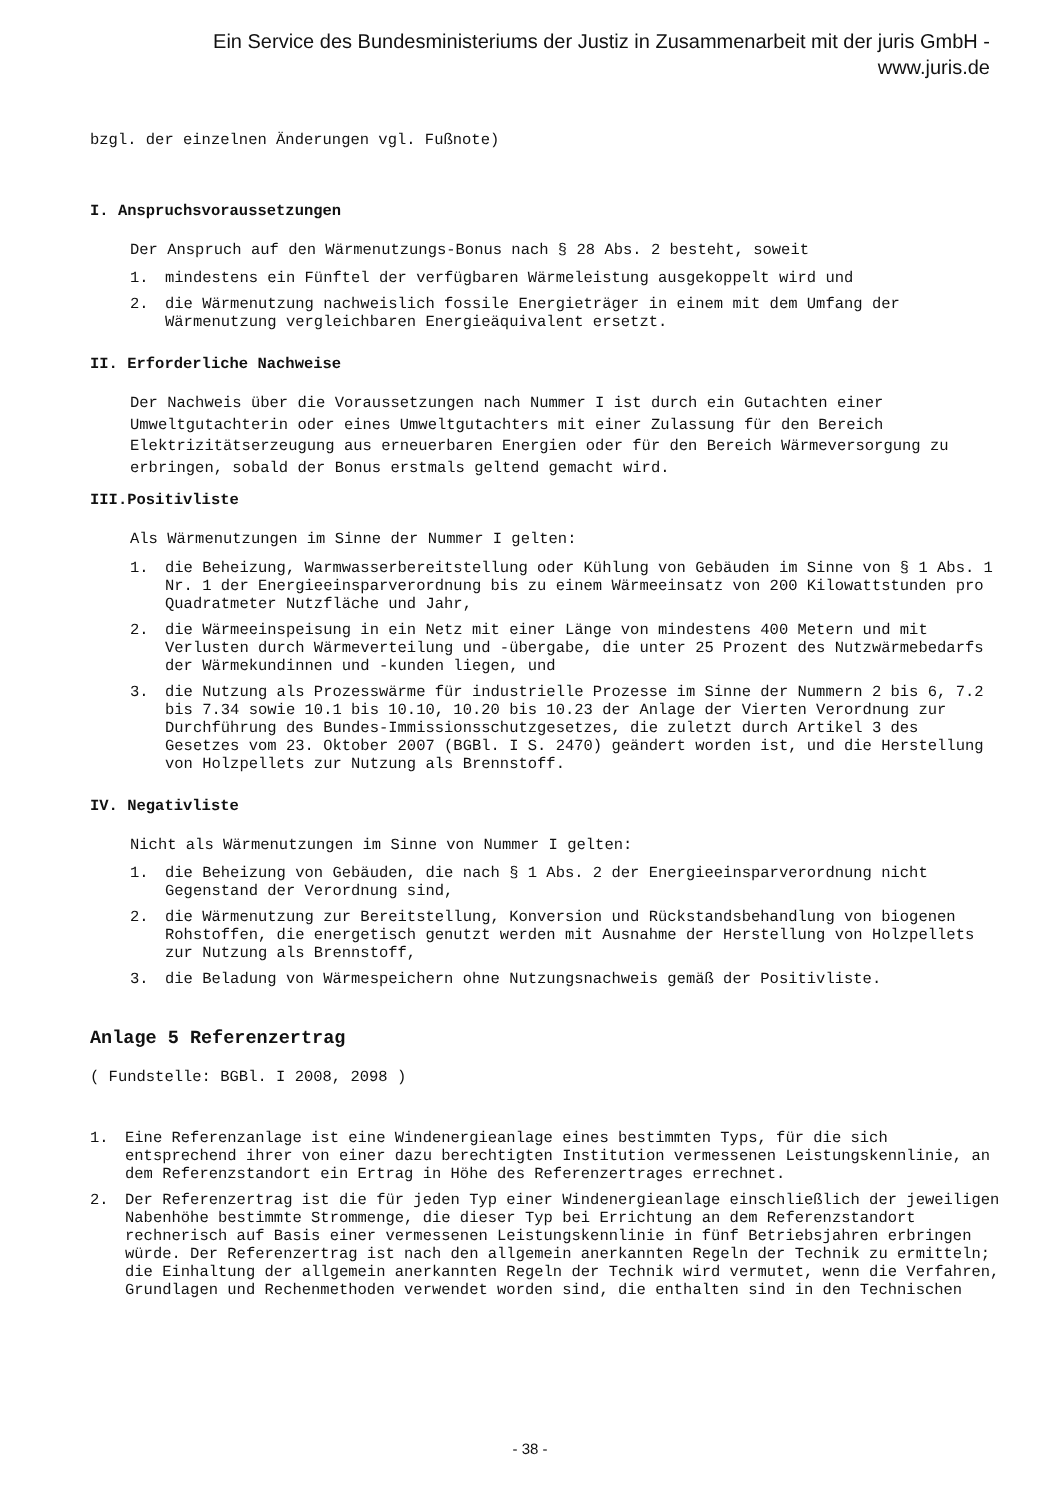Ein Service des Bundesministeriums der Justiz in Zusammenarbeit mit der juris GmbH -
www.juris.de
bzgl. der einzelnen Änderungen vgl. Fußnote)
I. Anspruchsvoraussetzungen
Der Anspruch auf den Wärmenutzungs-Bonus nach § 28 Abs. 2 besteht, soweit
1. mindestens ein Fünftel der verfügbaren Wärmeleistung ausgekoppelt wird und
2. die Wärmenutzung nachweislich fossile Energieträger in einem mit dem Umfang der Wärmenutzung vergleichbaren Energieäquivalent ersetzt.
II. Erforderliche Nachweise
Der Nachweis über die Voraussetzungen nach Nummer I ist durch ein Gutachten einer Umweltgutachterin oder eines Umweltgutachters mit einer Zulassung für den Bereich Elektrizitätserzeugung aus erneuerbaren Energien oder für den Bereich Wärmeversorgung zu erbringen, sobald der Bonus erstmals geltend gemacht wird.
III.Positivliste
Als Wärmenutzungen im Sinne der Nummer I gelten:
1. die Beheizung, Warmwasserbereitstellung oder Kühlung von Gebäuden im Sinne von § 1 Abs. 1 Nr. 1 der Energieeinsparverordnung bis zu einem Wärmeeinsatz von 200 Kilowattstunden pro Quadratmeter Nutzfläche und Jahr,
2. die Wärmeeinspeisung in ein Netz mit einer Länge von mindestens 400 Metern und mit Verlusten durch Wärmeverteilung und -übergabe, die unter 25 Prozent des Nutzwärmebedarfs der Wärmekundinnen und -kunden liegen, und
3. die Nutzung als Prozesswärme für industrielle Prozesse im Sinne der Nummern 2 bis 6, 7.2 bis 7.34 sowie 10.1 bis 10.10, 10.20 bis 10.23 der Anlage der Vierten Verordnung zur Durchführung des Bundes-Immissionsschutzgesetzes, die zuletzt durch Artikel 3 des Gesetzes vom 23. Oktober 2007 (BGBl. I S. 2470) geändert worden ist, und die Herstellung von Holzpellets zur Nutzung als Brennstoff.
IV. Negativliste
Nicht als Wärmenutzungen im Sinne von Nummer I gelten:
1. die Beheizung von Gebäuden, die nach § 1 Abs. 2 der Energieeinsparverordnung nicht Gegenstand der Verordnung sind,
2. die Wärmenutzung zur Bereitstellung, Konversion und Rückstandsbehandlung von biogenen Rohstoffen, die energetisch genutzt werden mit Ausnahme der Herstellung von Holzpellets zur Nutzung als Brennstoff,
3. die Beladung von Wärmespeichern ohne Nutzungsnachweis gemäß der Positivliste.
Anlage 5 Referenzertrag
( Fundstelle: BGBl. I 2008, 2098 )
1. Eine Referenzanlage ist eine Windenergieanlage eines bestimmten Typs, für die sich entsprechend ihrer von einer dazu berechtigten Institution vermessenen Leistungskennlinie, an dem Referenzstandort ein Ertrag in Höhe des Referenzertrages errechnet.
2. Der Referenzertrag ist die für jeden Typ einer Windenergieanlage einschließlich der jeweiligen Nabenhöhe bestimmte Strommenge, die dieser Typ bei Errichtung an dem Referenzstandort rechnerisch auf Basis einer vermessenen Leistungskennlinie in fünf Betriebsjahren erbringen würde. Der Referenzertrag ist nach den allgemein anerkannten Regeln der Technik zu ermitteln; die Einhaltung der allgemein anerkannten Regeln der Technik wird vermutet, wenn die Verfahren, Grundlagen und Rechenmethoden verwendet worden sind, die enthalten sind in den Technischen
- 38 -